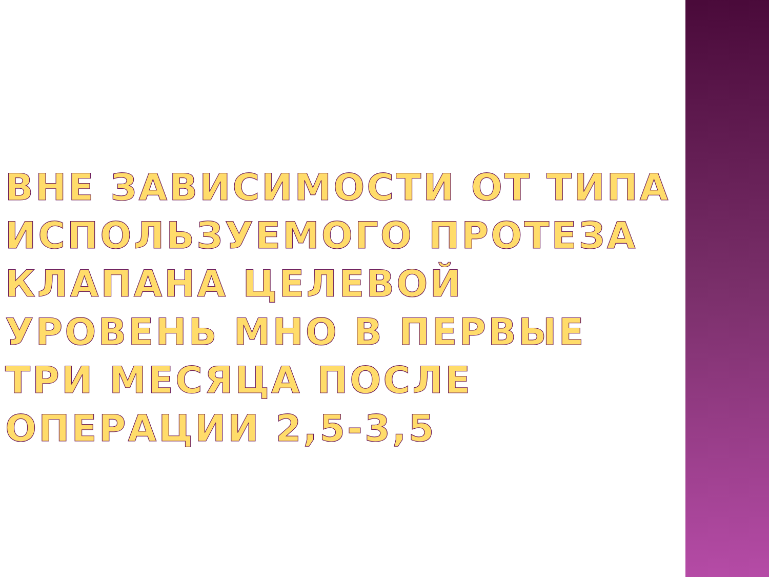ВНЕ ЗАВИСИМОСТИ ОТ ТИПА ИСПОЛЬЗУЕМОГО ПРОТЕЗА КЛАПАНА ЦЕЛЕВОЙ УРОВЕНЬ МНО В ПЕРВЫЕ ТРИ МЕСЯЦА ПОСЛЕ ОПЕРАЦИИ 2,5-3,5